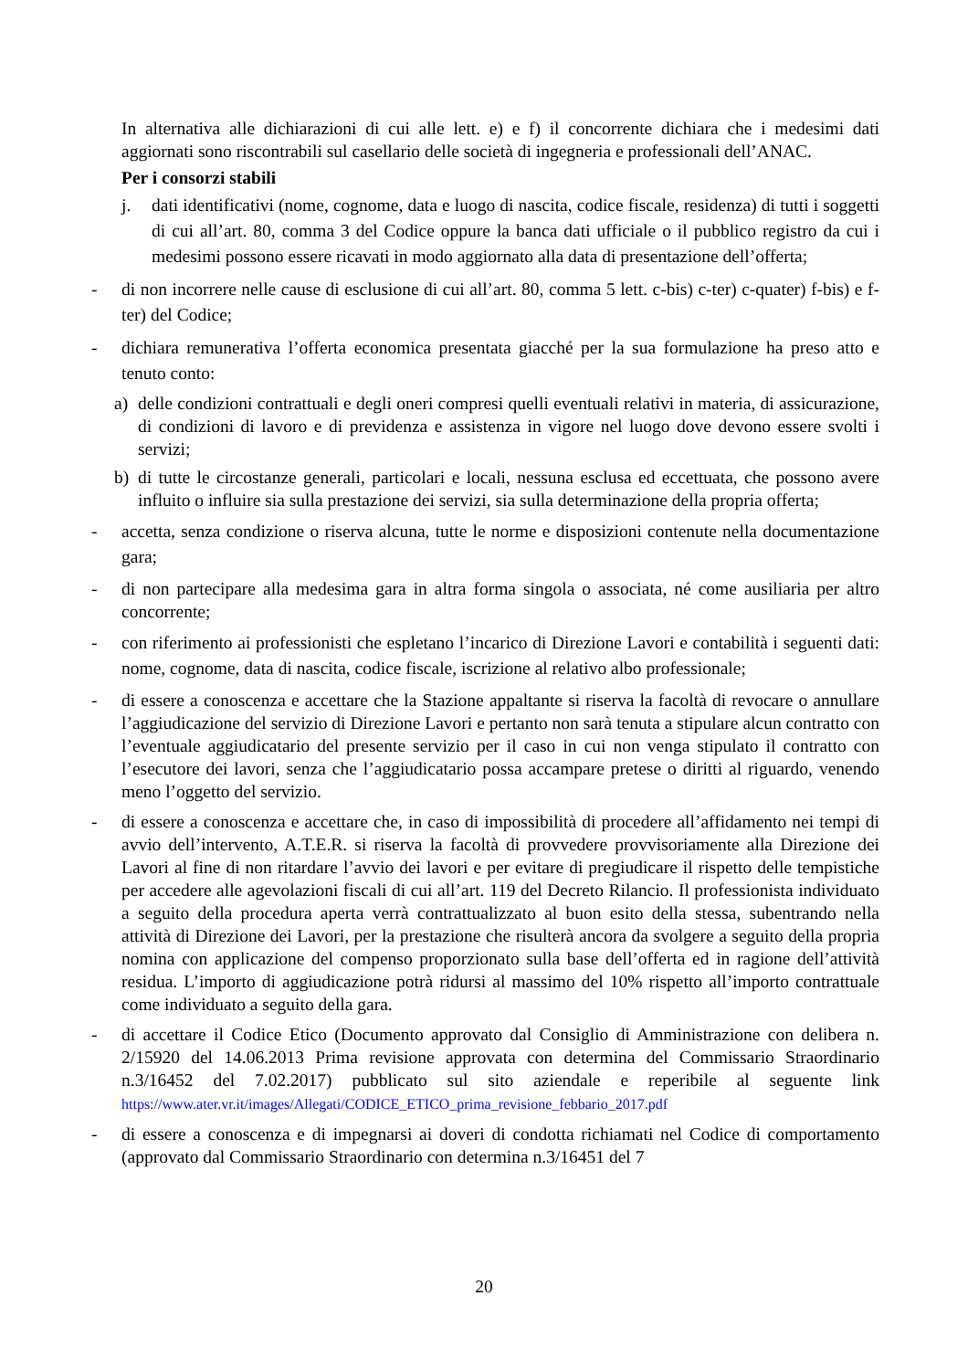In alternativa alle dichiarazioni di cui alle lett. e) e f) il concorrente dichiara che i medesimi dati aggiornati sono riscontrabili sul casellario delle società di ingegneria e professionali dell’ANAC.
Per i consorzi stabili
j. dati identificativi (nome, cognome, data e luogo di nascita, codice fiscale, residenza) di tutti i soggetti di cui all’art. 80, comma 3 del Codice oppure la banca dati ufficiale o il pubblico registro da cui i medesimi possono essere ricavati in modo aggiornato alla data di presentazione dell’offerta;
- di non incorrere nelle cause di esclusione di cui all’art. 80, comma 5 lett. c-bis) c-ter) c-quater) f-bis) e f-ter) del Codice;
- dichiara remunerativa l’offerta economica presentata giacché per la sua formulazione ha preso atto e tenuto conto:
a) delle condizioni contrattuali e degli oneri compresi quelli eventuali relativi in materia, di assicurazione, di condizioni di lavoro e di previdenza e assistenza in vigore nel luogo dove devono essere svolti i servizi;
b) di tutte le circostanze generali, particolari e locali, nessuna esclusa ed eccettuata, che possono avere influito o influire sia sulla prestazione dei servizi, sia sulla determinazione della propria offerta;
- accetta, senza condizione o riserva alcuna, tutte le norme e disposizioni contenute nella documentazione gara;
- di non partecipare alla medesima gara in altra forma singola o associata, né come ausiliaria per altro concorrente;
- con riferimento ai professionisti che espletano l’incarico di Direzione Lavori e contabilità i seguenti dati: nome, cognome, data di nascita, codice fiscale, iscrizione al relativo albo professionale;
- di essere a conoscenza e accettare che la Stazione appaltante si riserva la facoltà di revocare o annullare l’aggiudicazione del servizio di Direzione Lavori e pertanto non sarà tenuta a stipulare alcun contratto con l’eventuale aggiudicatario del presente servizio per il caso in cui non venga stipulato il contratto con l’esecutore dei lavori, senza che l’aggiudicatario possa accampare pretese o diritti al riguardo, venendo meno l’oggetto del servizio.
- di essere a conoscenza e accettare che, in caso di impossibilità di procedere all’affidamento nei tempi di avvio dell’intervento, A.T.E.R. si riserva la facoltà di provvedere provvisoriamente alla Direzione dei Lavori al fine di non ritardare l’avvio dei lavori e per evitare di pregiudicare il rispetto delle tempistiche per accedere alle agevolazioni fiscali di cui all’art. 119 del Decreto Rilancio. Il professionista individuato a seguito della procedura aperta verrà contrattualizzato al buon esito della stessa, subentrando nella attività di Direzione dei Lavori, per la prestazione che risulterà ancora da svolgere a seguito della propria nomina con applicazione del compenso proporzionato sulla base dell’offerta ed in ragione dell’attività residua. L’importo di aggiudicazione potrà ridursi al massimo del 10% rispetto all’importo contrattuale come individuato a seguito della gara.
- di accettare il Codice Etico (Documento approvato dal Consiglio di Amministrazione con delibera n. 2/15920 del 14.06.2013 Prima revisione approvata con determina del Commissario Straordinario n.3/16452 del 7.02.2017) pubblicato sul sito aziendale e reperibile al seguente link https://www.ater.vr.it/images/Allegati/CODICE_ETICO_prima_revisione_febbario_2017.pdf
- di essere a conoscenza e di impegnarsi ai doveri di condotta richiamati nel Codice di comportamento (approvato dal Commissario Straordinario con determina n.3/16451 del 7
20